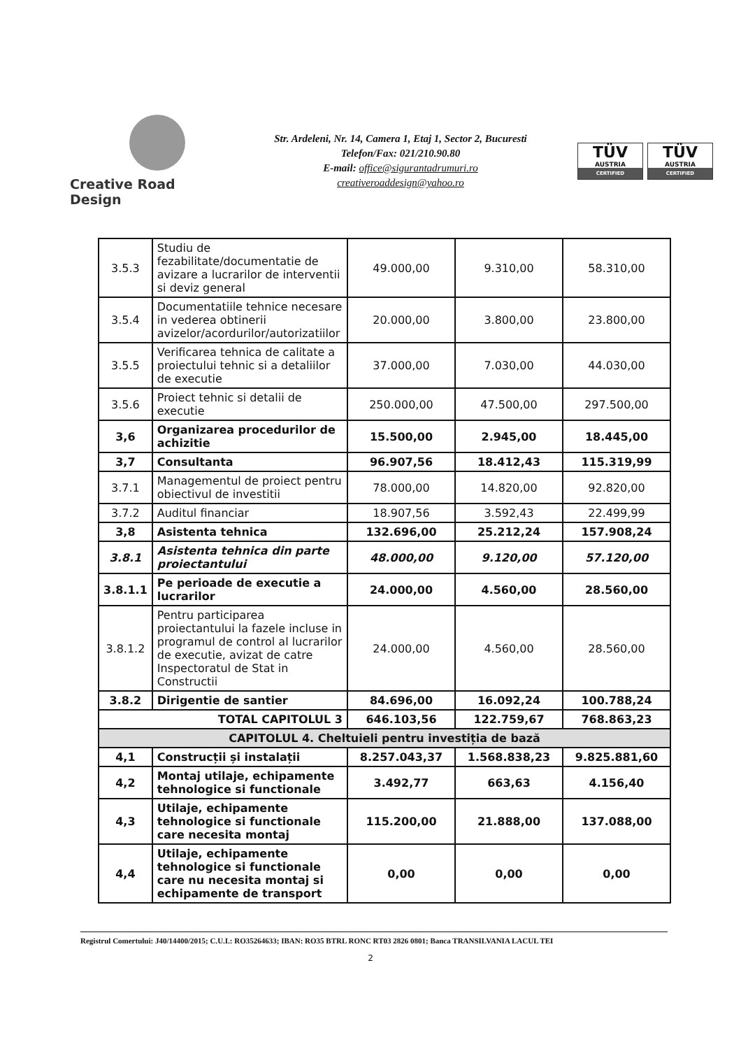Creative Road Design
Str. Ardeleni, Nr. 14, Camera 1, Etaj 1, Sector 2, Bucuresti
Telefon/Fax: 021/210.90.80
E-mail: office@sigurantadrumuri.ro
creativeroaddesign@yahoo.ro
TÜV
AUSTRIA
CERTIFIED
TÜV
AUSTRIA
CERTIFIED
| 3.5.3 | Studiu de fezabilitate/documentatie de avizare a lucrarilor de interventii si deviz general | 49.000,00 | 9.310,00 | 58.310,00 |
| 3.5.4 | Documentatiile tehnice necesare in vederea obtinerii avizelor/acordurilor/autorizatiilor | 20.000,00 | 3.800,00 | 23.800,00 |
| 3.5.5 | Verificarea tehnica de calitate a proiectului tehnic si a detaliilor de executie | 37.000,00 | 7.030,00 | 44.030,00 |
| 3.5.6 | Proiect tehnic si detalii de executie | 250.000,00 | 47.500,00 | 297.500,00 |
| 3,6 | Organizarea procedurilor de achizitie | 15.500,00 | 2.945,00 | 18.445,00 |
| 3,7 | Consultanta | 96.907,56 | 18.412,43 | 115.319,99 |
| 3.7.1 | Managementul de proiect pentru obiectivul de investitii | 78.000,00 | 14.820,00 | 92.820,00 |
| 3.7.2 | Auditul financiar | 18.907,56 | 3.592,43 | 22.499,99 |
| 3,8 | Asistenta tehnica | 132.696,00 | 25.212,24 | 157.908,24 |
| 3.8.1 | Asistenta tehnica din parte proiectantului | 48.000,00 | 9.120,00 | 57.120,00 |
| 3.8.1.1 | Pe perioade de executie a lucrarilor | 24.000,00 | 4.560,00 | 28.560,00 |
| 3.8.1.2 | Pentru participarea proiectantului la fazele incluse in programul de control al lucrarilor de executie, avizat de catre Inspectoratul de Stat in Constructii | 24.000,00 | 4.560,00 | 28.560,00 |
| 3.8.2 | Dirigentie de santier | 84.696,00 | 16.092,24 | 100.788,24 |
| TOTAL CAPITOLUL 3 | | 646.103,56 | 122.759,67 | 768.863,23 |
| CAPITOLUL 4. Cheltuieli pentru investiția de bază | | | | |
| 4,1 | Construcții și instalații | 8.257.043,37 | 1.568.838,23 | 9.825.881,60 |
| 4,2 | Montaj utilaje, echipamente tehnologice si functionale | 3.492,77 | 663,63 | 4.156,40 |
| 4,3 | Utilaje, echipamente tehnologice si functionale care necesita montaj | 115.200,00 | 21.888,00 | 137.088,00 |
| 4,4 | Utilaje, echipamente tehnologice si functionale care nu necesita montaj si echipamente de transport | 0,00 | 0,00 | 0,00 |
Registrul Comertului: J40/14400/2015; C.U.I.: RO35264633; IBAN: RO35 BTRL RONC RT03 2826 0801; Banca TRANSILVANIA LACUL TEI
2